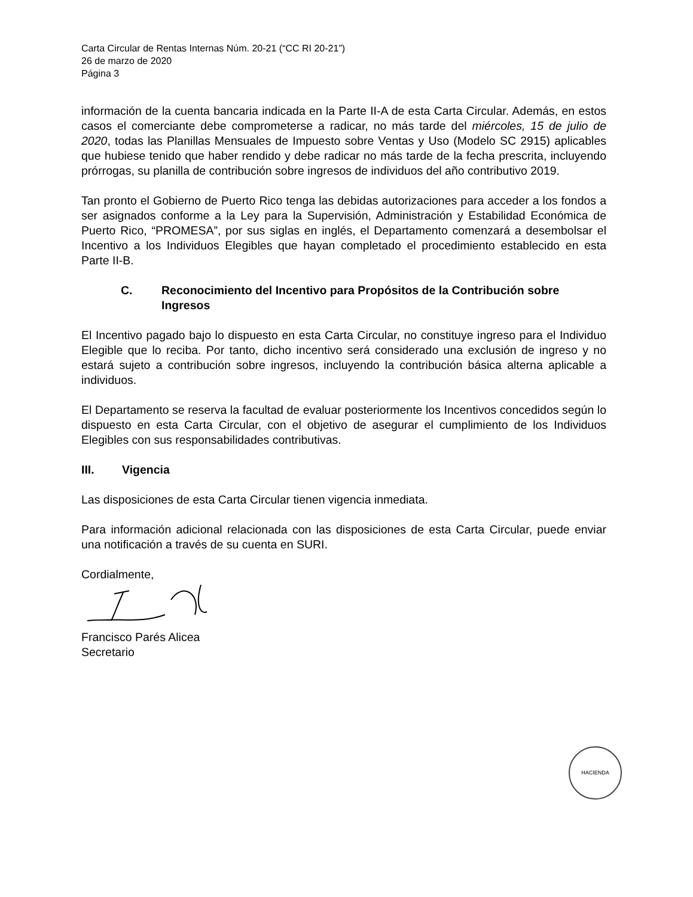Carta Circular de Rentas Internas Núm. 20-21 (“CC RI 20-21”)
26 de marzo de 2020
Página 3
información de la cuenta bancaria indicada en la Parte II-A de esta Carta Circular. Además, en estos casos el comerciante debe comprometerse a radicar, no más tarde del miércoles, 15 de julio de 2020, todas las Planillas Mensuales de Impuesto sobre Ventas y Uso (Modelo SC 2915) aplicables que hubiese tenido que haber rendido y debe radicar no más tarde de la fecha prescrita, incluyendo prórrogas, su planilla de contribución sobre ingresos de individuos del año contributivo 2019.
Tan pronto el Gobierno de Puerto Rico tenga las debidas autorizaciones para acceder a los fondos a ser asignados conforme a la Ley para la Supervisión, Administración y Estabilidad Económica de Puerto Rico, “PROMESA”, por sus siglas en inglés, el Departamento comenzará a desembolsar el Incentivo a los Individuos Elegibles que hayan completado el procedimiento establecido en esta Parte II-B.
C. Reconocimiento del Incentivo para Propósitos de la Contribución sobre Ingresos
El Incentivo pagado bajo lo dispuesto en esta Carta Circular, no constituye ingreso para el Individuo Elegible que lo reciba. Por tanto, dicho incentivo será considerado una exclusión de ingreso y no estará sujeto a contribución sobre ingresos, incluyendo la contribución básica alterna aplicable a individuos.
El Departamento se reserva la facultad de evaluar posteriormente los Incentivos concedidos según lo dispuesto en esta Carta Circular, con el objetivo de asegurar el cumplimiento de los Individuos Elegibles con sus responsabilidades contributivas.
III. Vigencia
Las disposiciones de esta Carta Circular tienen vigencia inmediata.
Para información adicional relacionada con las disposiciones de esta Carta Circular, puede enviar una notificación a través de su cuenta en SURI.
Cordialmente,
Francisco Parés Alicea
Secretario
HACIENDA